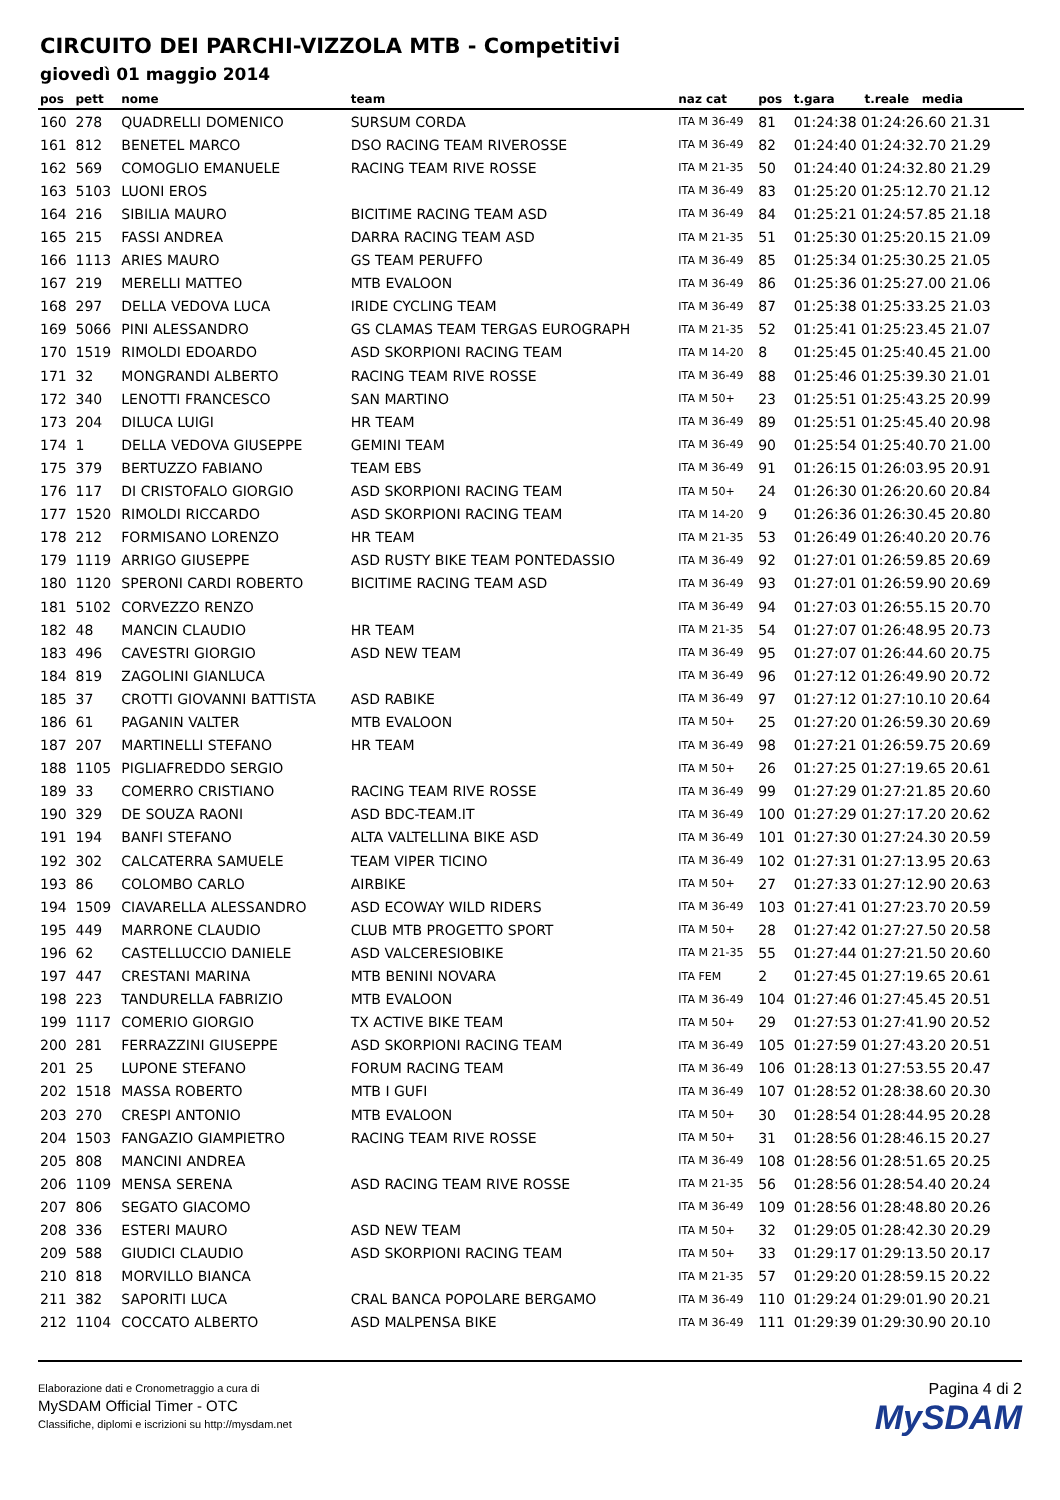CIRCUITO DEI PARCHI-VIZZOLA MTB - Competitivi
giovedì 01 maggio 2014
| pos | pett | nome | team | naz cat | pos | t.gara | t.reale media |
| --- | --- | --- | --- | --- | --- | --- | --- |
| 160 | 278 | QUADRELLI DOMENICO | SURSUM CORDA | ITA M 36-49 | 81 | 01:24:38 01:24:26.60 21.31 | |
| 161 | 812 | BENETEL MARCO | DSO RACING TEAM RIVEROSSE | ITA M 36-49 | 82 | 01:24:40 01:24:32.70 21.29 | |
| 162 | 569 | COMOGLIO EMANUELE | RACING TEAM RIVE ROSSE | ITA M 21-35 | 50 | 01:24:40 01:24:32.80 21.29 | |
| 163 | 5103 | LUONI EROS | | ITA M 36-49 | 83 | 01:25:20 01:25:12.70 21.12 | |
| 164 | 216 | SIBILIA MAURO | BICITIME RACING TEAM ASD | ITA M 36-49 | 84 | 01:25:21 01:24:57.85 21.18 | |
| 165 | 215 | FASSI ANDREA | DARRA RACING TEAM ASD | ITA M 21-35 | 51 | 01:25:30 01:25:20.15 21.09 | |
| 166 | 1113 | ARIES MAURO | GS TEAM PERUFFO | ITA M 36-49 | 85 | 01:25:34 01:25:30.25 21.05 | |
| 167 | 219 | MERELLI MATTEO | MTB EVALOON | ITA M 36-49 | 86 | 01:25:36 01:25:27.00 21.06 | |
| 168 | 297 | DELLA VEDOVA LUCA | IRIDE CYCLING TEAM | ITA M 36-49 | 87 | 01:25:38 01:25:33.25 21.03 | |
| 169 | 5066 | PINI ALESSANDRO | GS CLAMAS TEAM TERGAS EUROGRAPH | ITA M 21-35 | 52 | 01:25:41 01:25:23.45 21.07 | |
| 170 | 1519 | RIMOLDI EDOARDO | ASD SKORPIONI RACING TEAM | ITA M 14-20 | 8 | 01:25:45 01:25:40.45 21.00 | |
| 171 | 32 | MONGRANDI ALBERTO | RACING TEAM RIVE ROSSE | ITA M 36-49 | 88 | 01:25:46 01:25:39.30 21.01 | |
| 172 | 340 | LENOTTI FRANCESCO | SAN MARTINO | ITA M 50+ | 23 | 01:25:51 01:25:43.25 20.99 | |
| 173 | 204 | DILUCA LUIGI | HR TEAM | ITA M 36-49 | 89 | 01:25:51 01:25:45.40 20.98 | |
| 174 | 1 | DELLA VEDOVA GIUSEPPE | GEMINI TEAM | ITA M 36-49 | 90 | 01:25:54 01:25:40.70 21.00 | |
| 175 | 379 | BERTUZZO FABIANO | TEAM EBS | ITA M 36-49 | 91 | 01:26:15 01:26:03.95 20.91 | |
| 176 | 117 | DI CRISTOFALO GIORGIO | ASD SKORPIONI RACING TEAM | ITA M 50+ | 24 | 01:26:30 01:26:20.60 20.84 | |
| 177 | 1520 | RIMOLDI RICCARDO | ASD SKORPIONI RACING TEAM | ITA M 14-20 | 9 | 01:26:36 01:26:30.45 20.80 | |
| 178 | 212 | FORMISANO LORENZO | HR TEAM | ITA M 21-35 | 53 | 01:26:49 01:26:40.20 20.76 | |
| 179 | 1119 | ARRIGO GIUSEPPE | ASD RUSTY BIKE TEAM PONTEDASSIO | ITA M 36-49 | 92 | 01:27:01 01:26:59.85 20.69 | |
| 180 | 1120 | SPERONI CARDI ROBERTO | BICITIME RACING TEAM ASD | ITA M 36-49 | 93 | 01:27:01 01:26:59.90 20.69 | |
| 181 | 5102 | CORVEZZO RENZO | | ITA M 36-49 | 94 | 01:27:03 01:26:55.15 20.70 | |
| 182 | 48 | MANCIN CLAUDIO | HR TEAM | ITA M 21-35 | 54 | 01:27:07 01:26:48.95 20.73 | |
| 183 | 496 | CAVESTRI GIORGIO | ASD NEW TEAM | ITA M 36-49 | 95 | 01:27:07 01:26:44.60 20.75 | |
| 184 | 819 | ZAGOLINI GIANLUCA | | ITA M 36-49 | 96 | 01:27:12 01:26:49.90 20.72 | |
| 185 | 37 | CROTTI GIOVANNI BATTISTA | ASD RABIKE | ITA M 36-49 | 97 | 01:27:12 01:27:10.10 20.64 | |
| 186 | 61 | PAGANIN VALTER | MTB EVALOON | ITA M 50+ | 25 | 01:27:20 01:26:59.30 20.69 | |
| 187 | 207 | MARTINELLI STEFANO | HR TEAM | ITA M 36-49 | 98 | 01:27:21 01:26:59.75 20.69 | |
| 188 | 1105 | PIGLIAFREDDO SERGIO | | ITA M 50+ | 26 | 01:27:25 01:27:19.65 20.61 | |
| 189 | 33 | COMERRO CRISTIANO | RACING TEAM RIVE ROSSE | ITA M 36-49 | 99 | 01:27:29 01:27:21.85 20.60 | |
| 190 | 329 | DE SOUZA RAONI | ASD BDC-TEAM.IT | ITA M 36-49 | 100 | 01:27:29 01:27:17.20 20.62 | |
| 191 | 194 | BANFI STEFANO | ALTA VALTELLINA BIKE ASD | ITA M 36-49 | 101 | 01:27:30 01:27:24.30 20.59 | |
| 192 | 302 | CALCATERRA SAMUELE | TEAM VIPER TICINO | ITA M 36-49 | 102 | 01:27:31 01:27:13.95 20.63 | |
| 193 | 86 | COLOMBO CARLO | AIRBIKE | ITA M 50+ | 27 | 01:27:33 01:27:12.90 20.63 | |
| 194 | 1509 | CIAVARELLA ALESSANDRO | ASD ECOWAY WILD RIDERS | ITA M 36-49 | 103 | 01:27:41 01:27:23.70 20.59 | |
| 195 | 449 | MARRONE CLAUDIO | CLUB MTB PROGETTO SPORT | ITA M 50+ | 28 | 01:27:42 01:27:27.50 20.58 | |
| 196 | 62 | CASTELLUCCIO DANIELE | ASD VALCERESIOBIKE | ITA M 21-35 | 55 | 01:27:44 01:27:21.50 20.60 | |
| 197 | 447 | CRESTANI MARINA | MTB BENINI NOVARA | ITA FEM | 2 | 01:27:45 01:27:19.65 20.61 | |
| 198 | 223 | TANDURELLA FABRIZIO | MTB EVALOON | ITA M 36-49 | 104 | 01:27:46 01:27:45.45 20.51 | |
| 199 | 1117 | COMERIO GIORGIO | TX ACTIVE BIKE TEAM | ITA M 50+ | 29 | 01:27:53 01:27:41.90 20.52 | |
| 200 | 281 | FERRAZZINI GIUSEPPE | ASD SKORPIONI RACING TEAM | ITA M 36-49 | 105 | 01:27:59 01:27:43.20 20.51 | |
| 201 | 25 | LUPONE STEFANO | FORUM RACING TEAM | ITA M 36-49 | 106 | 01:28:13 01:27:53.55 20.47 | |
| 202 | 1518 | MASSA ROBERTO | MTB I GUFI | ITA M 36-49 | 107 | 01:28:52 01:28:38.60 20.30 | |
| 203 | 270 | CRESPI ANTONIO | MTB EVALOON | ITA M 50+ | 30 | 01:28:54 01:28:44.95 20.28 | |
| 204 | 1503 | FANGAZIO GIAMPIETRO | RACING TEAM RIVE ROSSE | ITA M 50+ | 31 | 01:28:56 01:28:46.15 20.27 | |
| 205 | 808 | MANCINI ANDREA | | ITA M 36-49 | 108 | 01:28:56 01:28:51.65 20.25 | |
| 206 | 1109 | MENSA SERENA | ASD RACING TEAM RIVE ROSSE | ITA M 21-35 | 56 | 01:28:56 01:28:54.40 20.24 | |
| 207 | 806 | SEGATO GIACOMO | | ITA M 36-49 | 109 | 01:28:56 01:28:48.80 20.26 | |
| 208 | 336 | ESTERI MAURO | ASD NEW TEAM | ITA M 50+ | 32 | 01:29:05 01:28:42.30 20.29 | |
| 209 | 588 | GIUDICI CLAUDIO | ASD SKORPIONI RACING TEAM | ITA M 50+ | 33 | 01:29:17 01:29:13.50 20.17 | |
| 210 | 818 | MORVILLO BIANCA | | ITA M 21-35 | 57 | 01:29:20 01:28:59.15 20.22 | |
| 211 | 382 | SAPORITI LUCA | CRAL BANCA POPOLARE BERGAMO | ITA M 36-49 | 110 | 01:29:24 01:29:01.90 20.21 | |
| 212 | 1104 | COCCATO ALBERTO | ASD MALPENSA BIKE | ITA M 36-49 | 111 | 01:29:39 01:29:30.90 20.10 | |
Elaborazione dati e Cronometraggio a cura di
MySDAM Official Timer - OTC
Classifiche, diplomi e iscrizioni su http://mysdam.net
Pagina 4 di 2
MySDAM